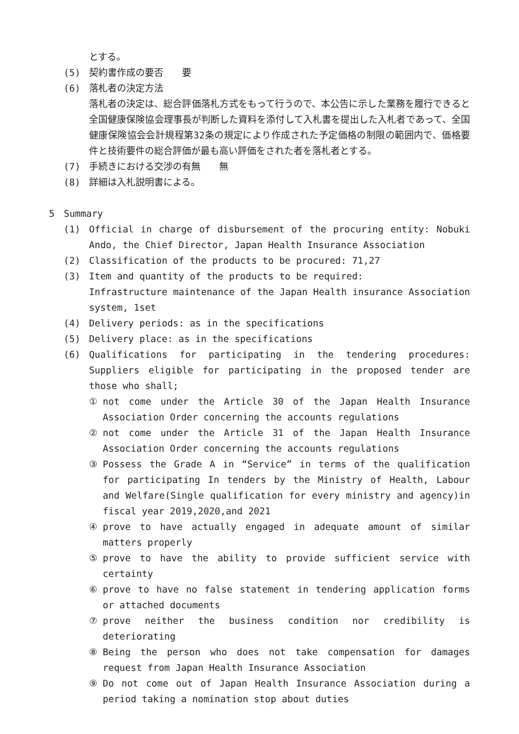とする。
(5) 契約書作成の要否　　要
(6) 落札者の決定方法
落札者の決定は、総合評価落札方式をもって行うので、本公告に示した業務を履行できると全国健康保険協会理事長が判断した資料を添付して入札書を提出した入札者であって、全国健康保険協会会計規程第32条の規定により作成された予定価格の制限の範囲内で、価格要件と技術要件の総合評価が最も高い評価をされた者を落札者とする。
(7) 手続きにおける交渉の有無　　無
(8) 詳細は入札説明書による。
5　Summary
(1) Official in charge of disbursement of the procuring entity: Nobuki Ando, the Chief Director, Japan Health Insurance Association
(2) Classification of the products to be procured: 71,27
(3) Item and quantity of the products to be required:
Infrastructure maintenance of the Japan Health insurance Association system, 1set
(4) Delivery periods: as in the specifications
(5) Delivery place: as in the specifications
(6) Qualifications for participating in the tendering procedures: Suppliers eligible for participating in the proposed tender are those who shall;
① not come under the Article 30 of the Japan Health Insurance Association Order concerning the accounts regulations
② not come under the Article 31 of the Japan Health Insurance Association Order concerning the accounts regulations
③ Possess the Grade A in “Service” in terms of the qualification for participating In tenders by the Ministry of Health, Labour and Welfare(Single qualification for every ministry and agency)in fiscal year 2019,2020,and 2021
④ prove to have actually engaged in adequate amount of similar matters properly
⑤ prove to have the ability to provide sufficient service with certainty
⑥ prove to have no false statement in tendering application forms or attached documents
⑦ prove neither the business condition nor credibility is deteriorating
⑧ Being the person who does not take compensation for damages request from Japan Health Insurance Association
⑨ Do not come out of Japan Health Insurance Association during a period taking a nomination stop about duties